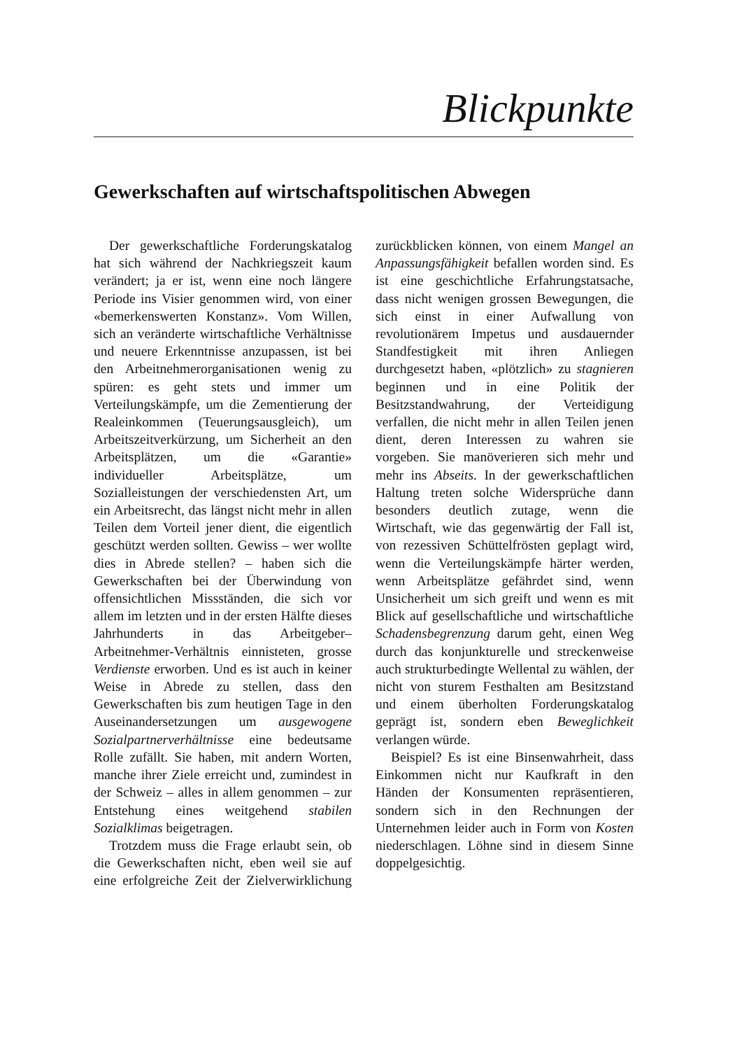Blickpunkte
Gewerkschaften auf wirtschaftspolitischen Abwegen
Der gewerkschaftliche Forderungskatalog hat sich während der Nachkriegszeit kaum verändert; ja er ist, wenn eine noch längere Periode ins Visier genommen wird, von einer «bemerkenswerten Konstanz». Vom Willen, sich an veränderte wirtschaftliche Verhältnisse und neuere Erkenntnisse anzupassen, ist bei den Arbeitnehmerorganisationen wenig zu spüren: es geht stets und immer um Verteilungskämpfe, um die Zementierung der Realeinkommen (Teuerungsausgleich), um Arbeitszeitverkürzung, um Sicherheit an den Arbeitsplätzen, um die «Garantie» individueller Arbeitsplätze, um Sozialleistungen der verschiedensten Art, um ein Arbeitsrecht, das längst nicht mehr in allen Teilen dem Vorteil jener dient, die eigentlich geschützt werden sollten. Gewiss – wer wollte dies in Abrede stellen? – haben sich die Gewerkschaften bei der Überwindung von offensichtlichen Missständen, die sich vor allem im letzten und in der ersten Hälfte dieses Jahrhunderts in das Arbeitgeber–Arbeitnehmer-Verhältnis einnisteten, grosse Verdienste erworben. Und es ist auch in keiner Weise in Abrede zu stellen, dass den Gewerkschaften bis zum heutigen Tage in den Auseinandersetzungen um ausgewogene Sozialpartnerverhältnisse eine bedeutsame Rolle zufällt. Sie haben, mit andern Worten, manche ihrer Ziele erreicht und, zumindest in der Schweiz – alles in allem genommen – zur Entstehung eines weitgehend stabilen Sozialklimas beigetragen.
Trotzdem muss die Frage erlaubt sein, ob die Gewerkschaften nicht, eben weil sie auf eine erfolgreiche Zeit der Zielverwirklichung zurückblicken können, von einem Mangel an Anpassungsfähigkeit befallen worden sind. Es ist eine geschichtliche Erfahrungstatsache, dass nicht wenigen grossen Bewegungen, die sich einst in einer Aufwallung von revolutionärem Impetus und ausdauernder Standfestigkeit mit ihren Anliegen durchgesetzt haben, «plötzlich» zu stagnieren beginnen und in eine Politik der Besitzstandwahrung, der Verteidigung verfallen, die nicht mehr in allen Teilen jenen dient, deren Interessen zu wahren sie vorgeben. Sie manöverieren sich mehr und mehr ins Abseits. In der gewerkschaftlichen Haltung treten solche Widersprüche dann besonders deutlich zutage, wenn die Wirtschaft, wie das gegenwärtig der Fall ist, von rezessiven Schüttelfrösten geplagt wird, wenn die Verteilungskämpfe härter werden, wenn Arbeitsplätze gefährdet sind, wenn Unsicherheit um sich greift und wenn es mit Blick auf gesellschaftliche und wirtschaftliche Schadensbegrenzung darum geht, einen Weg durch das konjunkturelle und streckenweise auch strukturbedingte Wellental zu wählen, der nicht von sturem Festhalten am Besitzstand und einem überholten Forderungskatalog geprägt ist, sondern eben Beweglichkeit verlangen würde.
Beispiel? Es ist eine Binsenwahrheit, dass Einkommen nicht nur Kaufkraft in den Händen der Konsumenten repräsentieren, sondern sich in den Rechnungen der Unternehmen leider auch in Form von Kosten niederschlagen. Löhne sind in diesem Sinne doppelgesichtig.